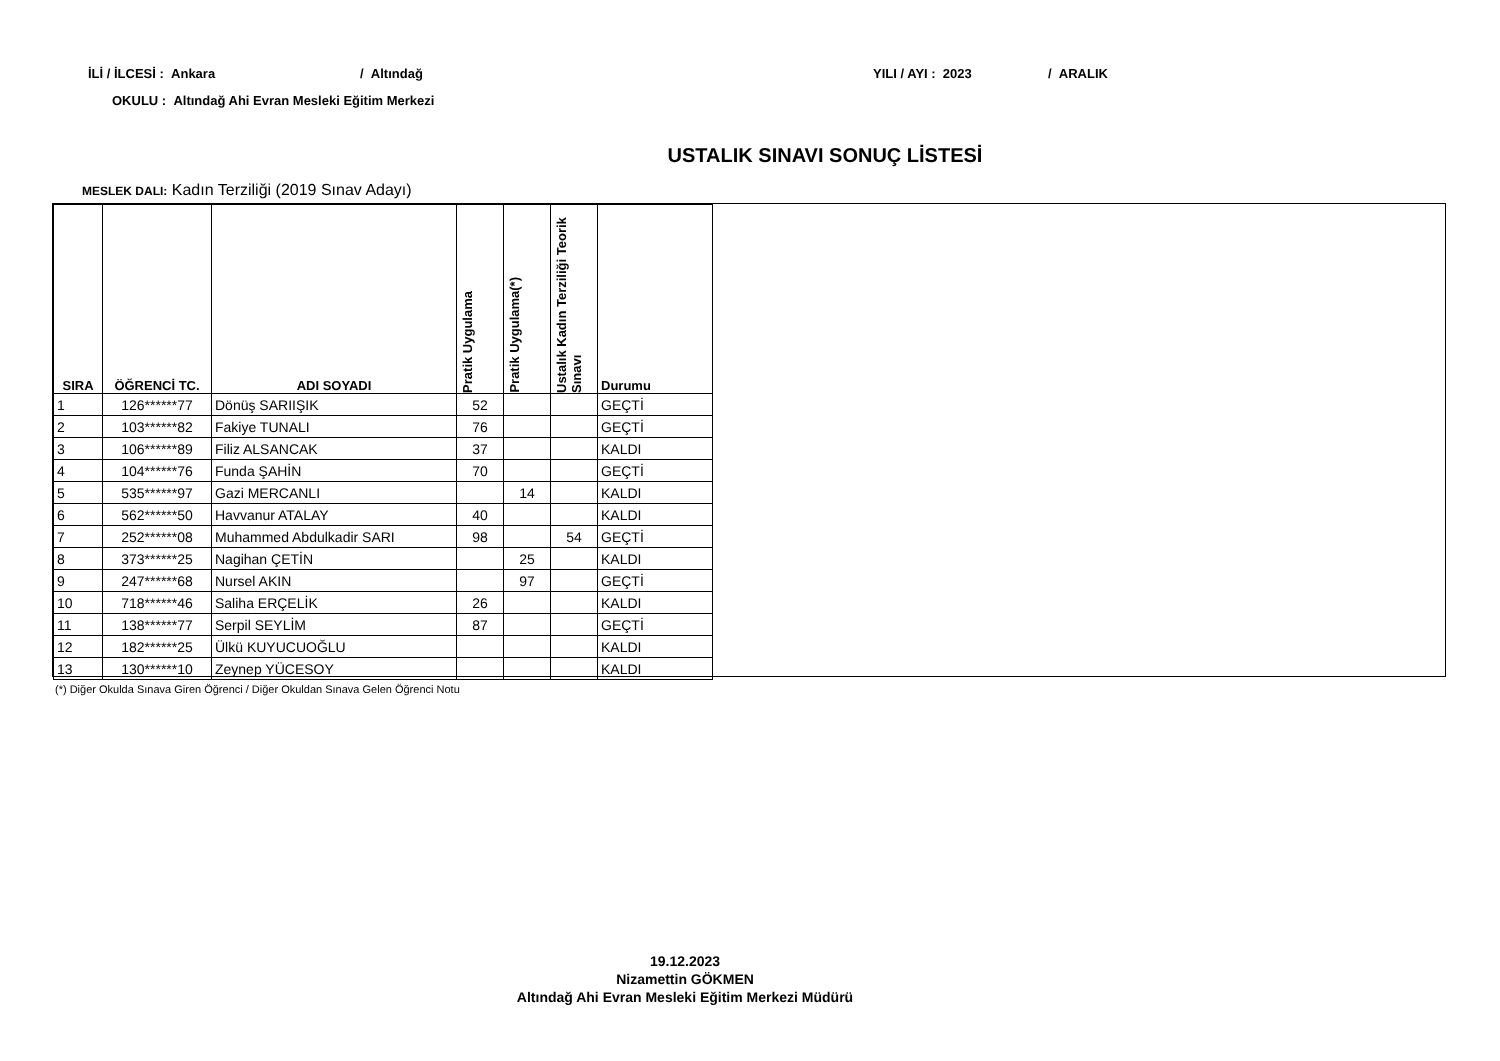İLİ / İLCESİ : Ankara / Altındağ YILI / AYI : 2023 / ARALIK
OKULU : Altındağ Ahi Evran Mesleki Eğitim Merkezi
USTALIK SINAVI SONUÇ LİSTESİ
MESLEK DALI: Kadın Terziliği (2019 Sınav Adayı)
| SIRA | ÖĞRENCİ TC. | ADI SOYADI | Pratik Uygulama | Pratik Uygulama(*) | Ustalık Kadın Terziliği Teorik Sınavı | Durumu |
| --- | --- | --- | --- | --- | --- | --- |
| 1 | 126******77 | Dönüş SARIIŞIK | 52 | | | GEÇTİ |
| 2 | 103******82 | Fakiye TUNALI | 76 | | | GEÇTİ |
| 3 | 106******89 | Filiz ALSANCAK | 37 | | | KALDI |
| 4 | 104******76 | Funda ŞAHİN | 70 | | | GEÇTİ |
| 5 | 535******97 | Gazi MERCANLI | | 14 | | KALDI |
| 6 | 562******50 | Havvanur ATALAY | 40 | | | KALDI |
| 7 | 252******08 | Muhammed Abdulkadir SARI | 98 | | 54 | GEÇTİ |
| 8 | 373******25 | Nagihan ÇETİN | | 25 | | KALDI |
| 9 | 247******68 | Nursel AKIN | | 97 | | GEÇTİ |
| 10 | 718******46 | Saliha ERÇELİK | 26 | | | KALDI |
| 11 | 138******77 | Serpil SEYLİM | 87 | | | GEÇTİ |
| 12 | 182******25 | Ülkü KUYUCUOĞLU | | | | KALDI |
| 13 | 130******10 | Zeynep YÜCESOY | | | | KALDI |
(*) Diğer Okulda Sınava Giren Öğrenci / Diğer Okuldan Sınava Gelen Öğrenci Notu
19.12.2023
Nizamettin GÖKMEN
Altındağ Ahi Evran Mesleki Eğitim Merkezi Müdürü